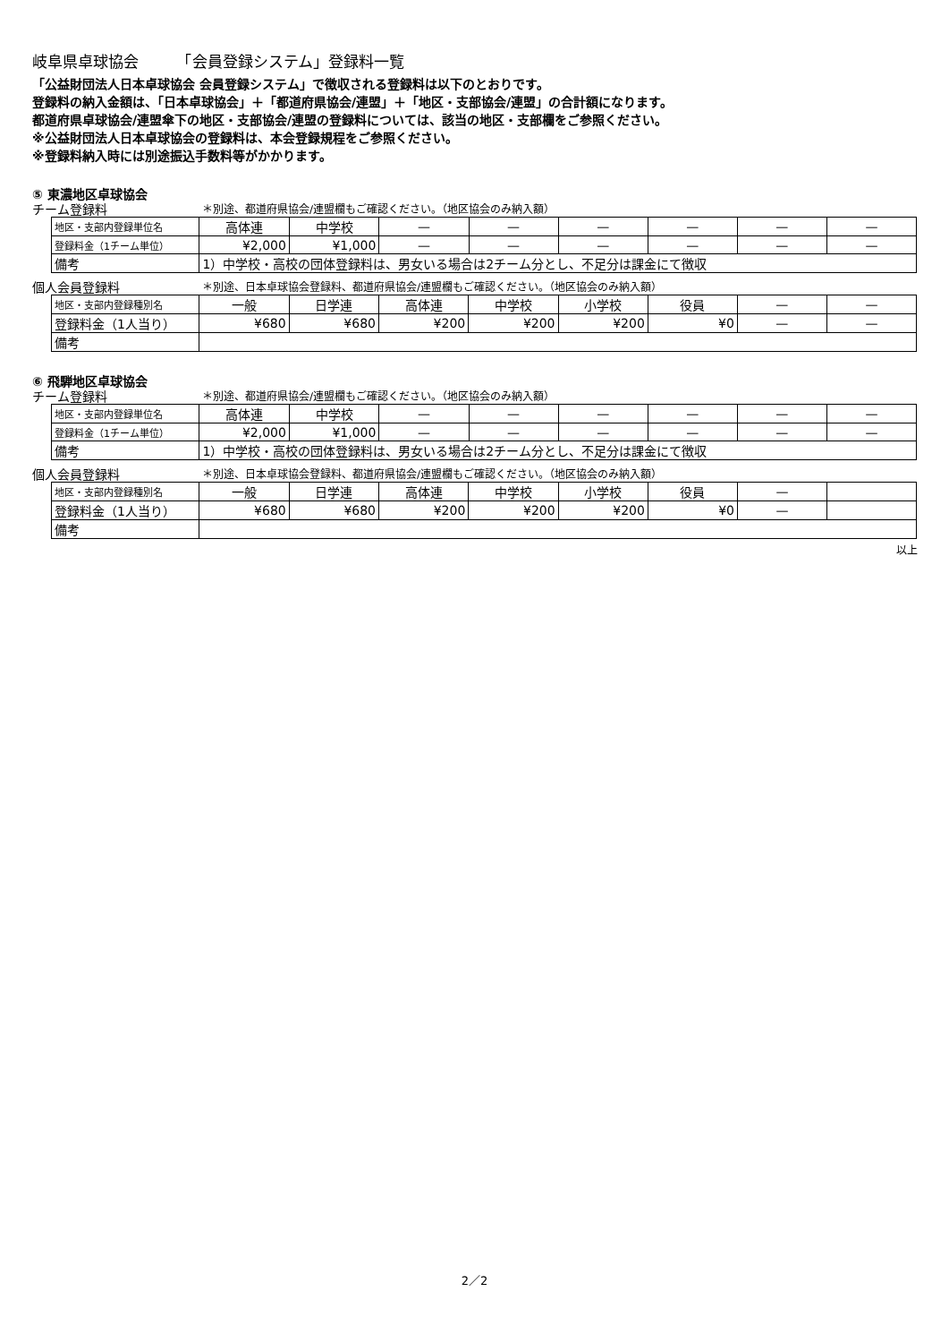岐阜県卓球協会　　　「会員登録システム」登録料一覧
「公益財団法人日本卓球協会 会員登録システム」で徴収される登録料は以下のとおりです。
登録料の納入金額は、「日本卓球協会」＋「都道府県協会/連盟」＋「地区・支部協会/連盟」の合計額になります。
都道府県卓球協会/連盟傘下の地区・支部協会/連盟の登録料については、該当の地区・支部欄をご参照ください。
※公益財団法人日本卓球協会の登録料は、本会登録規程をご参照ください。
※登録料納入時には別途振込手数料等がかかります。
⑤ 東濃地区卓球協会
チーム登録料 ＊別途、都道府県協会/連盟欄もご確認ください。（地区協会のみ納入額）
| 地区・支部内登録単位名 | 高体連 | 中学校 | — | — | — | — | — | — |
| 登録料金（1チーム単位） | ¥2,000 | ¥1,000 | — | — | — | — | — | — |
| 備考 | 1）中学校・高校の団体登録料は、男女いる場合は2チーム分とし、不足分は課金にて徴収 | | | | | | | |
個人会員登録料 ＊別途、日本卓球協会登録料、都道府県協会/連盟欄もご確認ください。（地区協会のみ納入額）
| 地区・支部内登録種別名 | 一般 | 日学連 | 高体連 | 中学校 | 小学校 | 役員 | — | — |
| 登録料金（1人当り） | ¥680 | ¥680 | ¥200 | ¥200 | ¥200 | ¥0 | — | — |
| 備考 | | | | | | | | |
⑥ 飛騨地区卓球協会
チーム登録料 ＊別途、都道府県協会/連盟欄もご確認ください。（地区協会のみ納入額）
| 地区・支部内登録単位名 | 高体連 | 中学校 | — | — | — | — | — | — |
| 登録料金（1チーム単位） | ¥2,000 | ¥1,000 | — | — | — | — | — | — |
| 備考 | 1）中学校・高校の団体登録料は、男女いる場合は2チーム分とし、不足分は課金にて徴収 | | | | | | | |
個人会員登録料 ＊別途、日本卓球協会登録料、都道府県協会/連盟欄もご確認ください。（地区協会のみ納入額）
| 地区・支部内登録種別名 | 一般 | 日学連 | 高体連 | 中学校 | 小学校 | 役員 | — | |
| 登録料金（1人当り） | ¥680 | ¥680 | ¥200 | ¥200 | ¥200 | ¥0 | — | |
| 備考 | | | | | | | | |
以上
2／2